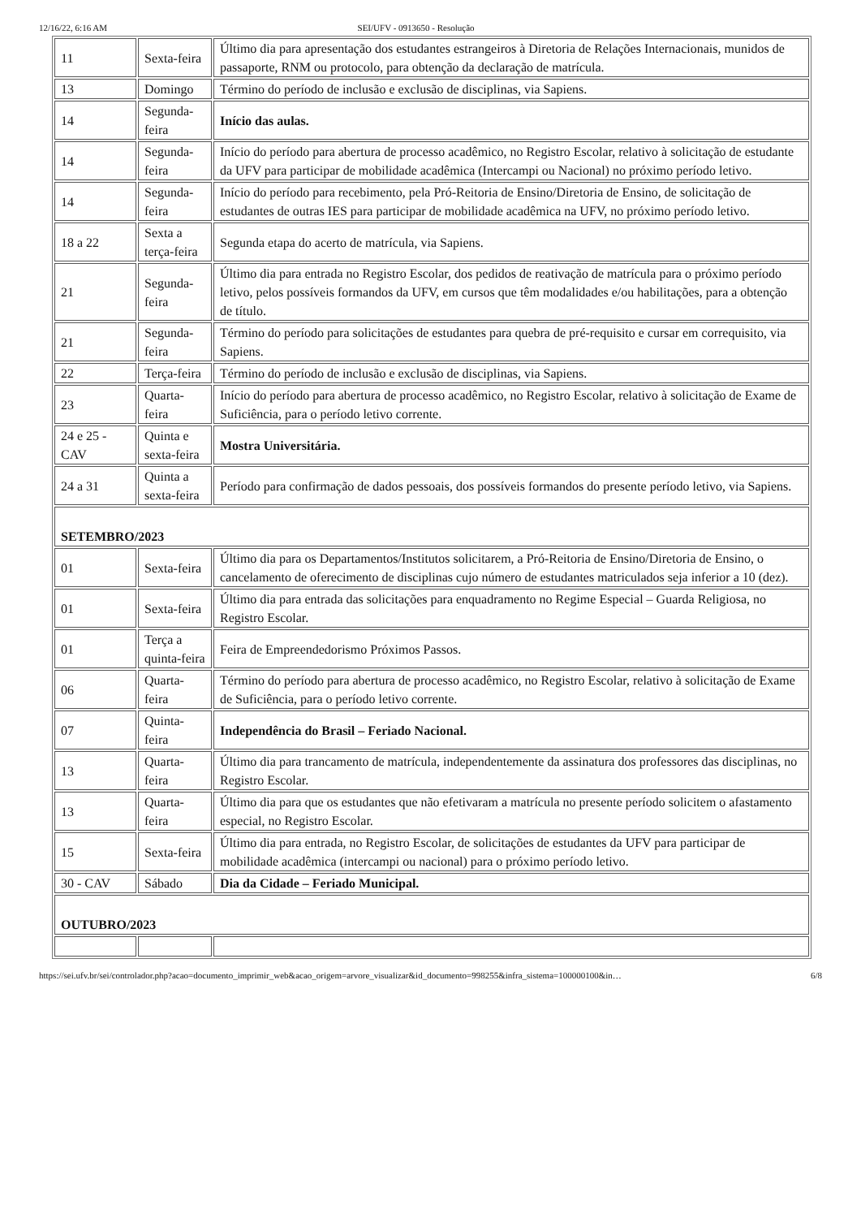12/16/22, 6:16 AM SEI/UFV - 0913650 - Resolução
| 11 | Sexta-feira | Último dia para apresentação dos estudantes estrangeiros à Diretoria de Relações Internacionais, munidos de passaporte, RNM ou protocolo, para obtenção da declaração de matrícula. |
| 13 | Domingo | Término do período de inclusão e exclusão de disciplinas, via Sapiens. |
| 14 | Segunda-feira | Início das aulas. |
| 14 | Segunda-feira | Início do período para abertura de processo acadêmico, no Registro Escolar, relativo à solicitação de estudante da UFV para participar de mobilidade acadêmica (Intercampi ou Nacional) no próximo período letivo. |
| 14 | Segunda-feira | Início do período para recebimento, pela Pró-Reitoria de Ensino/Diretoria de Ensino, de solicitação de estudantes de outras IES para participar de mobilidade acadêmica na UFV, no próximo período letivo. |
| 18 a 22 | Sexta a terça-feira | Segunda etapa do acerto de matrícula, via Sapiens. |
| 21 | Segunda-feira | Último dia para entrada no Registro Escolar, dos pedidos de reativação de matrícula para o próximo período letivo, pelos possíveis formandos da UFV, em cursos que têm modalidades e/ou habilitações, para a obtenção de título. |
| 21 | Segunda-feira | Término do período para solicitações de estudantes para quebra de pré-requisito e cursar em correquisito, via Sapiens. |
| 22 | Terça-feira | Término do período de inclusão e exclusão de disciplinas, via Sapiens. |
| 23 | Quarta-feira | Início do período para abertura de processo acadêmico, no Registro Escolar, relativo à solicitação de Exame de Suficiência, para o período letivo corrente. |
| 24 e 25 - CAV | Quinta e sexta-feira | Mostra Universitária. |
| 24 a 31 | Quinta a sexta-feira | Período para confirmação de dados pessoais, dos possíveis formandos do presente período letivo, via Sapiens. |
| SETEMBRO/2023 | | |
| 01 | Sexta-feira | Último dia para os Departamentos/Institutos solicitarem, a Pró-Reitoria de Ensino/Diretoria de Ensino, o cancelamento de oferecimento de disciplinas cujo número de estudantes matriculados seja inferior a 10 (dez). |
| 01 | Sexta-feira | Último dia para entrada das solicitações para enquadramento no Regime Especial – Guarda Religiosa, no Registro Escolar. |
| 01 | Terça a quinta-feira | Feira de Empreendedorismo Próximos Passos. |
| 06 | Quarta-feira | Término do período para abertura de processo acadêmico, no Registro Escolar, relativo à solicitação de Exame de Suficiência, para o período letivo corrente. |
| 07 | Quinta-feira | Independência do Brasil – Feriado Nacional. |
| 13 | Quarta-feira | Último dia para trancamento de matrícula, independentemente da assinatura dos professores das disciplinas, no Registro Escolar. |
| 13 | Quarta-feira | Último dia para que os estudantes que não efetivaram a matrícula no presente período solicitem o afastamento especial, no Registro Escolar. |
| 15 | Sexta-feira | Último dia para entrada, no Registro Escolar, de solicitações de estudantes da UFV para participar de mobilidade acadêmica (intercampi ou nacional) para o próximo período letivo. |
| 30 - CAV | Sábado | Dia da Cidade – Feriado Municipal. |
| OUTUBRO/2023 | | |
https://sei.ufv.br/sei/controlador.php?acao=documento_imprimir_web&acao_origem=arvore_visualizar&id_documento=998255&infra_sistema=100000100&in… 6/8